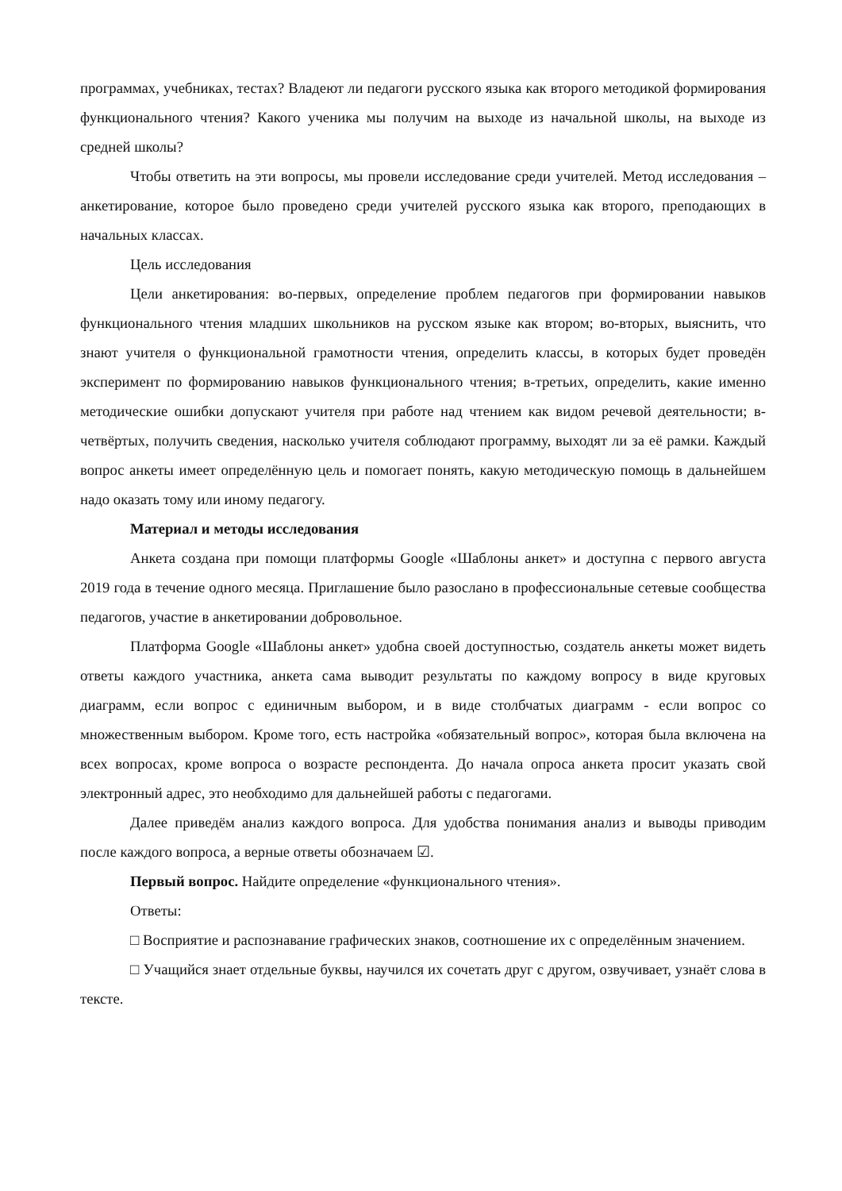программах, учебниках, тестах? Владеют ли педагоги русского языка как второго методикой формирования функционального чтения? Какого ученика мы получим на выходе из начальной школы, на выходе из средней школы?
Чтобы ответить на эти вопросы, мы провели исследование среди учителей. Метод исследования – анкетирование, которое было проведено среди учителей русского языка как второго, преподающих в начальных классах.
Цель исследования
Цели анкетирования: во-первых, определение проблем педагогов при формировании навыков функционального чтения младших школьников на русском языке как втором; во-вторых, выяснить, что знают учителя о функциональной грамотности чтения, определить классы, в которых будет проведён эксперимент по формированию навыков функционального чтения; в-третьих, определить, какие именно методические ошибки допускают учителя при работе над чтением как видом речевой деятельности; в-четвёртых, получить сведения, насколько учителя соблюдают программу, выходят ли за её рамки. Каждый вопрос анкеты имеет определённую цель и помогает понять, какую методическую помощь в дальнейшем надо оказать тому или иному педагогу.
Материал и методы исследования
Анкета создана при помощи платформы Google «Шаблоны анкет» и доступна с первого августа 2019 года в течение одного месяца. Приглашение было разослано в профессиональные сетевые сообщества педагогов, участие в анкетировании добровольное.
Платформа Google «Шаблоны анкет» удобна своей доступностью, создатель анкеты может видеть ответы каждого участника, анкета сама выводит результаты по каждому вопросу в виде круговых диаграмм, если вопрос с единичным выбором, и в виде столбчатых диаграмм - если вопрос со множественным выбором. Кроме того, есть настройка «обязательный вопрос», которая была включена на всех вопросах, кроме вопроса о возрасте респондента. До начала опроса анкета просит указать свой электронный адрес, это необходимо для дальнейшей работы с педагогами.
Далее приведём анализ каждого вопроса. Для удобства понимания анализ и выводы приводим после каждого вопроса, а верные ответы обозначаем ☑.
Первый вопрос. Найдите определение «функционального чтения».
Ответы:
□ Восприятие и распознавание графических знаков, соотношение их с определённым значением.
□ Учащийся знает отдельные буквы, научился их сочетать друг с другом, озвучивает, узнаёт слова в тексте.